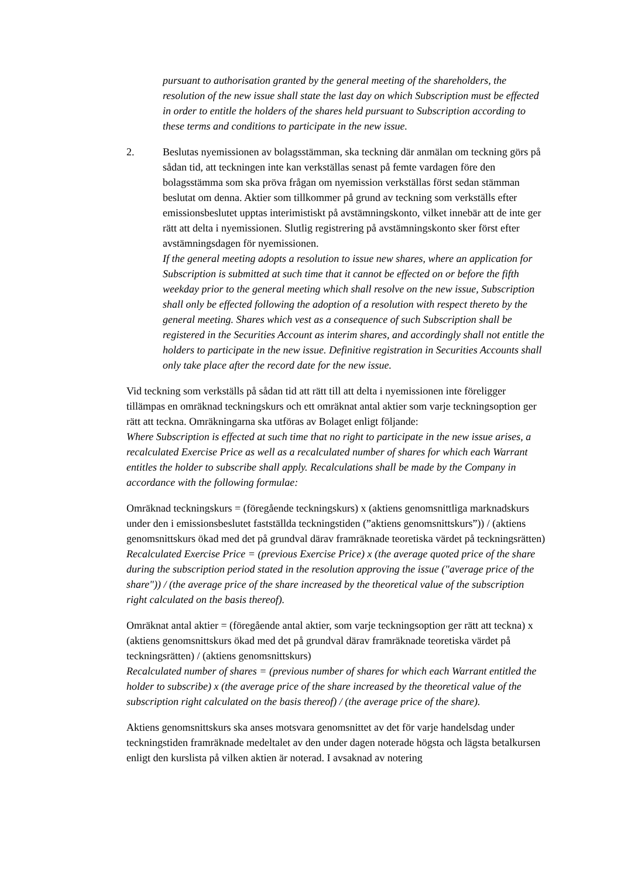pursuant to authorisation granted by the general meeting of the shareholders, the resolution of the new issue shall state the last day on which Subscription must be effected in order to entitle the holders of the shares held pursuant to Subscription according to these terms and conditions to participate in the new issue.
2. Beslutas nyemissionen av bolagsstämman, ska teckning där anmälan om teckning görs på sådan tid, att teckningen inte kan verkställas senast på femte vardagen före den bolagsstämma som ska pröva frågan om nyemission verkställas först sedan stämman beslutat om denna. Aktier som tillkommer på grund av teckning som verkställs efter emissionsbeslutet upptas interimistiskt på avstämningskonto, vilket innebär att de inte ger rätt att delta i nyemissionen. Slutlig registrering på avstämningskonto sker först efter avstämningsdagen för nyemissionen.
If the general meeting adopts a resolution to issue new shares, where an application for Subscription is submitted at such time that it cannot be effected on or before the fifth weekday prior to the general meeting which shall resolve on the new issue, Subscription shall only be effected following the adoption of a resolution with respect thereto by the general meeting. Shares which vest as a consequence of such Subscription shall be registered in the Securities Account as interim shares, and accordingly shall not entitle the holders to participate in the new issue. Definitive registration in Securities Accounts shall only take place after the record date for the new issue.
Vid teckning som verkställs på sådan tid att rätt till att delta i nyemissionen inte föreligger tillämpas en omräknad teckningskurs och ett omräknat antal aktier som varje teckningsoption ger rätt att teckna. Omräkningarna ska utföras av Bolaget enligt följande:
Where Subscription is effected at such time that no right to participate in the new issue arises, a recalculated Exercise Price as well as a recalculated number of shares for which each Warrant entitles the holder to subscribe shall apply. Recalculations shall be made by the Company in accordance with the following formulae:
Omräknad teckningskurs = (föregående teckningskurs) x (aktiens genomsnittliga marknadskurs under den i emissionsbeslutet fastställda teckningstiden (”aktiens genomsnittskurs”)) / (aktiens genomsnittskurs ökad med det på grundval därav framräknade teoretiska värdet på teckningsrätten)
Recalculated Exercise Price = (previous Exercise Price) x (the average quoted price of the share during the subscription period stated in the resolution approving the issue ("average price of the share")) / (the average price of the share increased by the theoretical value of the subscription right calculated on the basis thereof).
Omräknat antal aktier = (föregående antal aktier, som varje teckningsoption ger rätt att teckna) x (aktiens genomsnittskurs ökad med det på grundval därav framräknade teoretiska värdet på teckningsrätten) / (aktiens genomsnittskurs)
Recalculated number of shares = (previous number of shares for which each Warrant entitled the holder to subscribe) x (the average price of the share increased by the theoretical value of the subscription right calculated on the basis thereof) / (the average price of the share).
Aktiens genomsnittskurs ska anses motsvara genomsnittet av det för varje handelsdag under teckningstiden framräknade medeltalet av den under dagen noterade högsta och lägsta betalkursen enligt den kurslista på vilken aktien är noterad. I avsaknad av notering